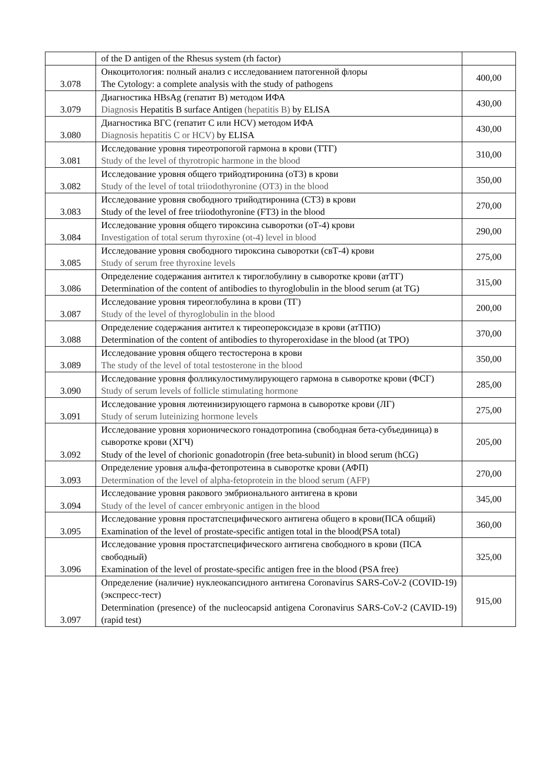| | of the D antigen of the Rhesus system (rh factor) | |
| 3.078 | Онкоцитология: полный анализ с исследованием патогенной флоры The Cytology: a complete analysis with the study of pathogens | 400,00 |
| 3.079 | Диагностика HBsAg (гепатит В) методом ИФА Diagnosis Hepatitis B surface Antigen (hepatitis B) by ELISA | 430,00 |
| 3.080 | Диагностика ВГС (гепатит С или HCV) методом ИФА Diagnosis hepatitis C or HCV) by ELISA | 430,00 |
| 3.081 | Исследование уровня тиреотропогой гармона в крови (ТТГ) Study of the level of thyrotropic harmone in the blood | 310,00 |
| 3.082 | Исследование уровня общего трийодтиронина (оТ3) в крови Study of the level of total triiodothyronine (OT3) in the blood | 350,00 |
| 3.083 | Исследование уровня свободного трийодтиронина (СТ3) в крови Study of the level of free triiodothyronine (FT3) in the blood | 270,00 |
| 3.084 | Исследование уровня общего тироксина сыворотки (оТ-4) крови Investigation of total serum thyroxine (ot-4) level in blood | 290,00 |
| 3.085 | Исследование уровня свободного тироксина сыворотки (свТ-4) крови Study of serum free thyroxine levels | 275,00 |
| 3.086 | Определение содержания антител к тироглобулину в сыворотке крови (атТГ) Determination of the content of antibodies to thyroglobulin in the blood serum (at TG) | 315,00 |
| 3.087 | Исследование уровня тиреоглобулина в крови (ТГ) Study of the level of thyroglobulin in the blood | 200,00 |
| 3.088 | Определение содержания антител к тиреопероксидазе в крови (атТПО) Determination of the content of antibodies to thyroperoxidase in the blood (at TPO) | 370,00 |
| 3.089 | Исследование уровня общего тестостерона в крови The study of the level of total testosterone in the blood | 350,00 |
| 3.090 | Исследование уровня фолликулостимулирующего гармона в сыворотке крови (ФСГ) Study of serum levels of follicle stimulating hormone | 285,00 |
| 3.091 | Исследование уровня лютеинизирующего гармона в сыворотке крови (ЛГ) Study of serum luteinizing hormone levels | 275,00 |
| 3.092 | Исследование уровня хорионического гонадотропина (свободная бета-субъединица) в сыворотке крови (ХГЧ) Study of the level of chorionic gonadotropin (free beta-subunit) in blood serum (hCG) | 205,00 |
| 3.093 | Определение уровня альфа-фетопротеина в сыворотке крови (АФП) Determination of the level of alpha-fetoprotein in the blood serum (AFP) | 270,00 |
| 3.094 | Исследование уровня ракового эмбрионального антигена в крови Study of the level of cancer embryonic antigen in the blood | 345,00 |
| 3.095 | Исследование уровня простатспецифического антигена общего в крови(ПСА общий) Examination of the level of prostate-specific antigen total in the blood(PSA total) | 360,00 |
| 3.096 | Исследование уровня простатспецифического антигена свободного в крови (ПСА свободный) Examination of the level of prostate-specific antigen free in the blood (PSA free) | 325,00 |
| 3.097 | Определение (наличие) нуклеокапсидного антигена Coronavirus SARS-CoV-2 (COVID-19) (экспресс-тест) Determination (presence) of the nucleocapsid antigena Coronavirus SARS-CoV-2 (CAVID-19) (rapid test) | 915,00 |